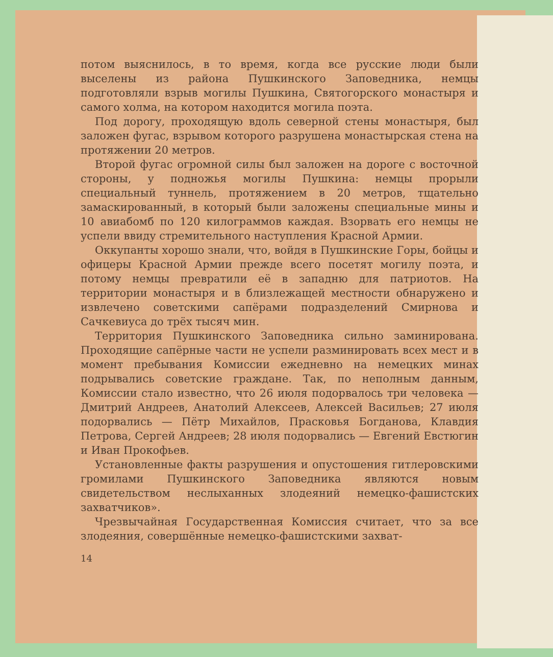потом выяснилось, в то время, когда все русские люди были выселены из района Пушкинского Заповедника, немцы подготовляли взрыв могилы Пушкина, Святогорского монастыря и самого холма, на котором находится могила поэта.
Под дорогу, проходящую вдоль северной стены монастыря, был заложен фугас, взрывом которого разрушена монастырская стена на протяжении 20 метров.
Второй фугас огромной силы был заложен на дороге с восточной стороны, у подножья могилы Пушкина: немцы прорыли специальный туннель, протяжением в 20 метров, тщательно замаскированный, в который были заложены специальные мины и 10 авиабомб по 120 килограммов каждая. Взорвать его немцы не успели ввиду стремительного наступления Красной Армии.
Оккупанты хорошо знали, что, войдя в Пушкинские Горы, бойцы и офицеры Красной Армии прежде всего посетят могилу поэта, и потому немцы превратили её в западню для патриотов. На территории монастыря и в близлежащей местности обнаружено и извлечено советскими сапёрами подразделений Смирнова и Сачкевиуса до трёх тысяч мин.
Территория Пушкинского Заповедника сильно заминирована. Проходящие сапёрные части не успели разминировать всех мест и в момент пребывания Комиссии ежедневно на немецких минах подрывались советские граждане. Так, по неполным данным, Комиссии стало известно, что 26 июля подорвалось три человека — Дмитрий Андреев, Анатолий Алексеев, Алексей Васильев; 27 июля подорвались — Пётр Михайлов, Прасковья Богданова, Клавдия Петрова, Сергей Андреев; 28 июля подорвались — Евгений Евстюгин и Иван Прокофьев.
Установленные факты разрушения и опустошения гитлеровскими громилами Пушкинского Заповедника являются новым свидетельством неслыханных злодеяний немецко-фашистских захватчиков».
Чрезвычайная Государственная Комиссия считает, что за все злодеяния, совершённые немецко-фашистскими захват-
14